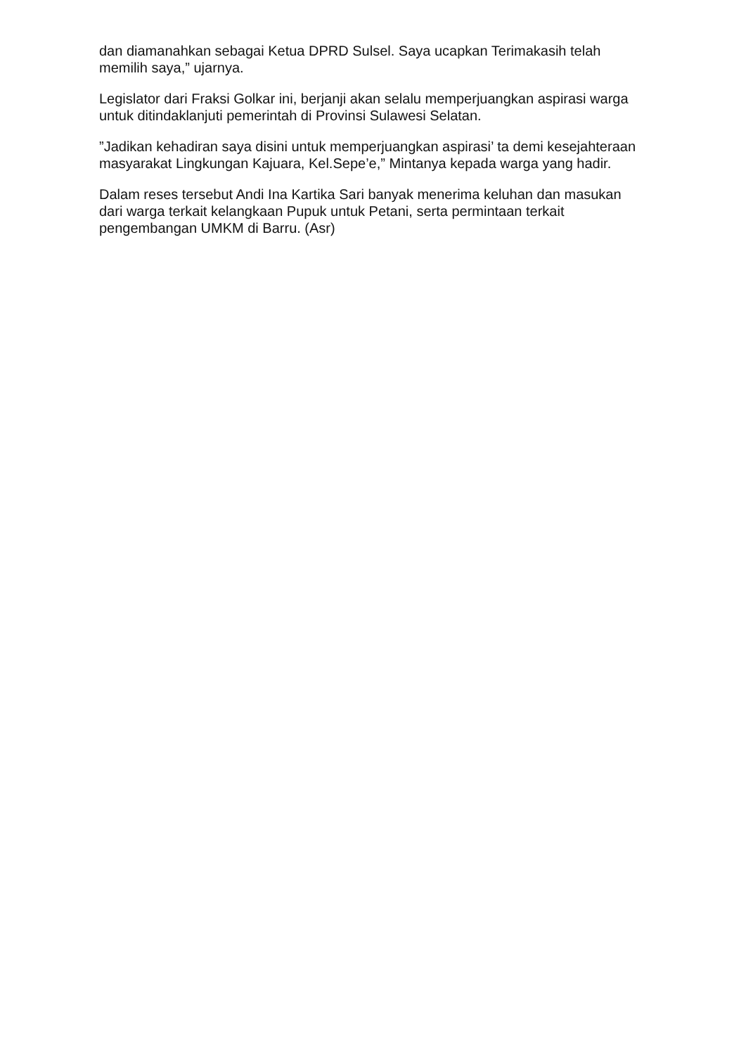dan diamanahkan sebagai Ketua DPRD Sulsel. Saya ucapkan Terimakasih telah memilih saya,” ujarnya.
Legislator dari Fraksi Golkar ini, berjanji akan selalu memperjuangkan aspirasi warga untuk ditindaklanjuti pemerintah di Provinsi Sulawesi Selatan.
”Jadikan kehadiran saya disini untuk memperjuangkan aspirasi’ ta demi kesejahteraan masyarakat Lingkungan Kajuara, Kel.Sepe’e,” Mintanya kepada warga yang hadir.
Dalam reses tersebut Andi Ina Kartika Sari banyak menerima keluhan dan masukan dari warga terkait kelangkaan Pupuk untuk Petani, serta permintaan terkait pengembangan UMKM di Barru. (Asr)